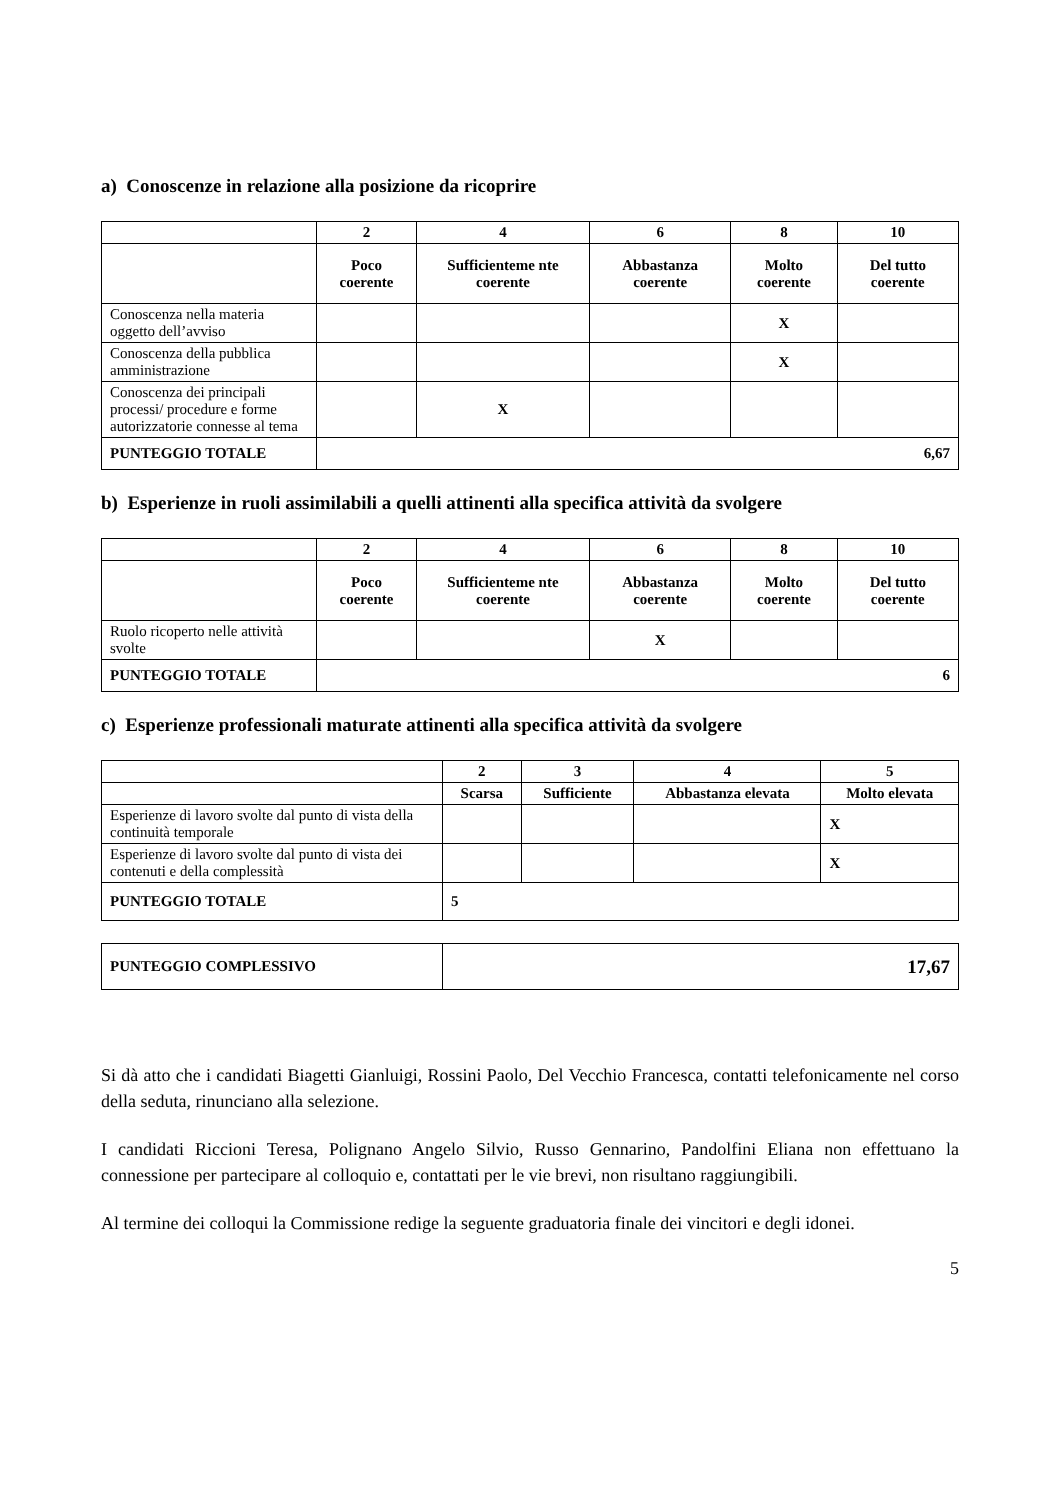a) Conoscenze in relazione alla posizione da ricoprire
| | 2 | 4 | 6 | 8 | 10 |
| --- | --- | --- | --- | --- | --- |
| | Poco coerente | Sufficienteme nte coerente | Abbastanza coerente | Molto coerente | Del tutto coerente |
| Conoscenza nella materia oggetto dell’avviso | | | | X | |
| Conoscenza della pubblica amministrazione | | | | X | |
| Conoscenza dei principali processi/ procedure e forme autorizzatorie connesse al tema | | X | | | |
| PUNTEGGIO TOTALE | 6,67 | | | | |
b) Esperienze in ruoli assimilabili a quelli attinenti alla specifica attività da svolgere
| | 2 | 4 | 6 | 8 | 10 |
| --- | --- | --- | --- | --- | --- |
| | Poco coerente | Sufficienteme nte coerente | Abbastanza coerente | Molto coerente | Del tutto coerente |
| Ruolo ricoperto nelle attività svolte | | | X | | |
| PUNTEGGIO TOTALE | 6 | | | | |
c) Esperienze professionali maturate attinenti alla specifica attività da svolgere
| | 2 | 3 | 4 | 5 |
| --- | --- | --- | --- | --- |
| | Scarsa | Sufficiente | Abbastanza elevata | Molto elevata |
| Esperienze di lavoro svolte dal punto di vista della continuità temporale | | | | X |
| Esperienze di lavoro svolte dal punto di vista dei contenuti e della complessità | | | | X |
| PUNTEGGIO TOTALE | 5 | | | |
| PUNTEGGIO COMPLESSIVO | 17,67 |
Si dà atto che i candidati Biagetti Gianluigi, Rossini Paolo, Del Vecchio Francesca, contatti telefonicamente nel corso della seduta, rinunciano alla selezione.
I candidati Riccioni Teresa, Polignano Angelo Silvio, Russo Gennarino, Pandolfini Eliana non effettuano la connessione per partecipare al colloquio e, contattati per le vie brevi, non risultano raggiungibili.
Al termine dei colloqui la Commissione redige la seguente graduatoria finale dei vincitori e degli idonei.
5